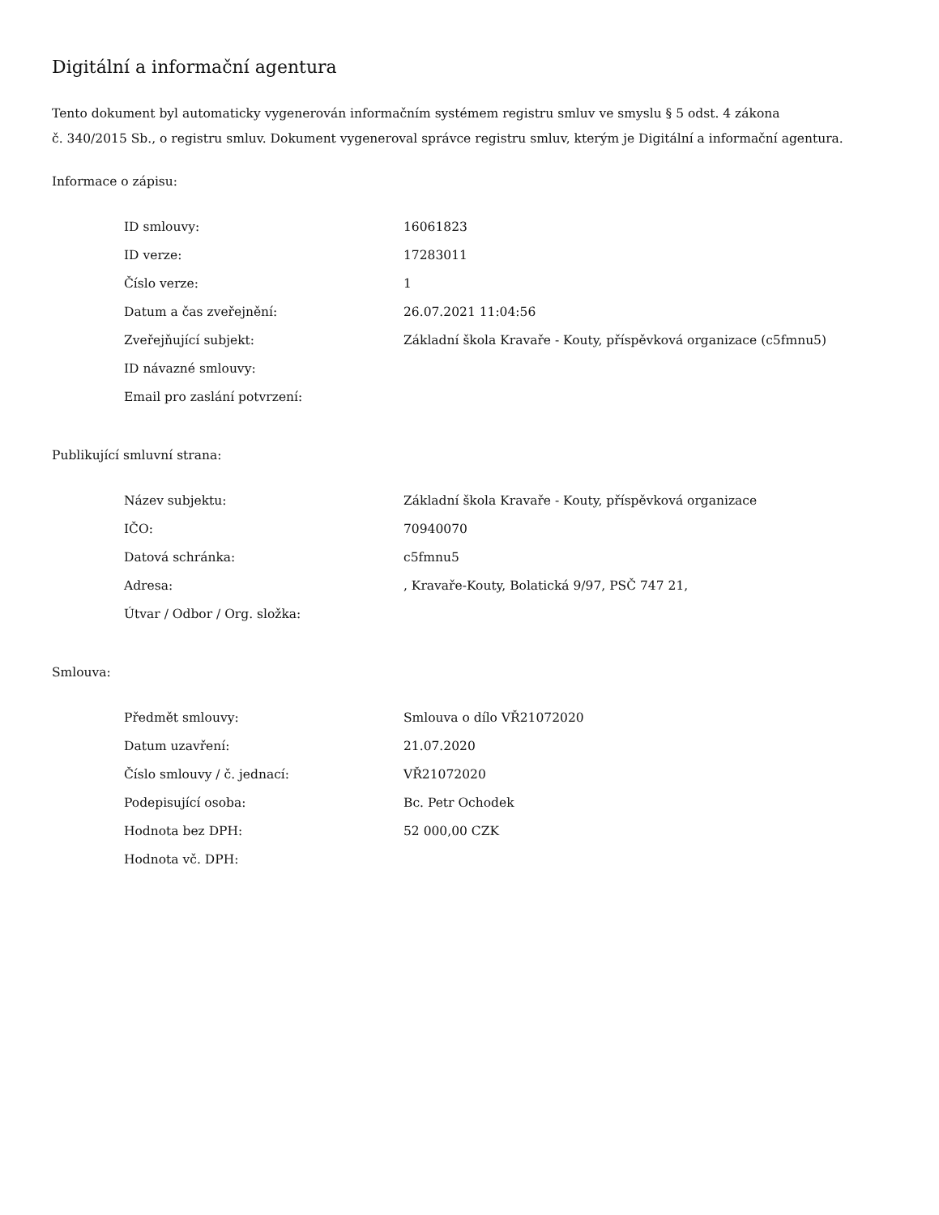Digitální a informační agentura
Tento dokument byl automaticky vygenerován informačním systémem registru smluv ve smyslu § 5 odst. 4 zákona
č. 340/2015 Sb., o registru smluv. Dokument vygeneroval správce registru smluv, kterým je Digitální a informační agentura.
Informace o zápisu:
| ID smlouvy: | 16061823 |
| ID verze: | 17283011 |
| Číslo verze: | 1 |
| Datum a čas zveřejnění: | 26.07.2021 11:04:56 |
| Zveřejňující subjekt: | Základní škola Kravaře - Kouty, příspěvková organizace (c5fmnu5) |
| ID návazné smlouvy: | |
| Email pro zaslání potvrzení: | |
Publikující smluvní strana:
| Název subjektu: | Základní škola Kravaře - Kouty, příspěvková organizace |
| IČO: | 70940070 |
| Datová schránka: | c5fmnu5 |
| Adresa: | , Kravaře-Kouty, Bolatická 9/97, PSČ 747 21, |
| Útvar / Odbor / Org. složka: | |
Smlouva:
| Předmět smlouvy: | Smlouva o dílo VŘ21072020 |
| Datum uzavření: | 21.07.2020 |
| Číslo smlouvy / č. jednací: | VŘ21072020 |
| Podepisující osoba: | Bc. Petr Ochodek |
| Hodnota bez DPH: | 52 000,00 CZK |
| Hodnota vč. DPH: | |